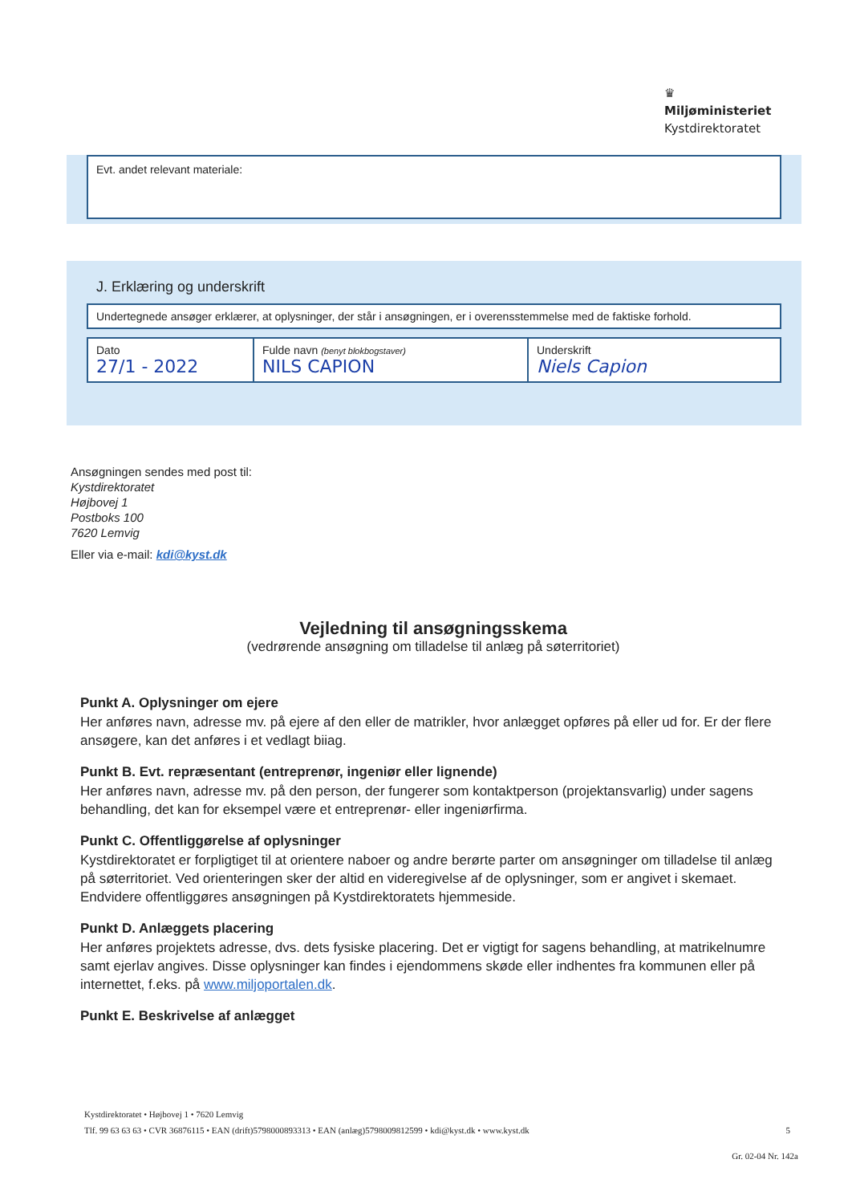♛
Miljøministeriet
Kystdirektoratet
Evt. andet relevant materiale:
J. Erklæring og underskrift
Undertegnede ansøger erklærer, at oplysninger, der står i ansøgningen, er i overensstemmelse med de faktiske forhold.
| Dato 27/1 - 2022 | Fulde navn (benyt blokbogstaver) NILS CAPION | Underskrift Niels Capion |
Ansøgningen sendes med post til:
Kystdirektoratet
Højbovej 1
Postboks 100
7620 Lemvig
Eller via e-mail: kdi@kyst.dk
Vejledning til ansøgningsskema
(vedrørende ansøgning om tilladelse til anlæg på søterritoriet)
Punkt A. Oplysninger om ejere
Her anføres navn, adresse mv. på ejere af den eller de matrikler, hvor anlægget opføres på eller ud for. Er der flere ansøgere, kan det anføres i et vedlagt biiag.
Punkt B. Evt. repræsentant (entreprenør, ingeniør eller lignende)
Her anføres navn, adresse mv. på den person, der fungerer som kontaktperson (projektansvarlig) under sagens behandling, det kan for eksempel være et entreprenør- eller ingeniørfirma.
Punkt C. Offentliggørelse af oplysninger
Kystdirektoratet er forpligtiget til at orientere naboer og andre berørte parter om ansøgninger om tilladelse til anlæg på søterritoriet. Ved orienteringen sker der altid en videregivelse af de oplysninger, som er angivet i skemaet. Endvidere offentliggøres ansøgningen på Kystdirektoratets hjemmeside.
Punkt D. Anlæggets placering
Her anføres projektets adresse, dvs. dets fysiske placering. Det er vigtigt for sagens behandling, at matrikelnumre samt ejerlav angives. Disse oplysninger kan findes i ejendommens skøde eller indhentes fra kommunen eller på internettet, f.eks. på www.miljoportalen.dk.
Punkt E. Beskrivelse af anlægget
Kystdirektoratet • Højbovej 1 • 7620 Lemvig
Tlf. 99 63 63 63 • CVR 36876115 • EAN (drift)5798000893313 • EAN (anlæg)5798009812599 • kdi@kyst.dk • www.kyst.dk 5
Gr. 02-04 Nr. 142a